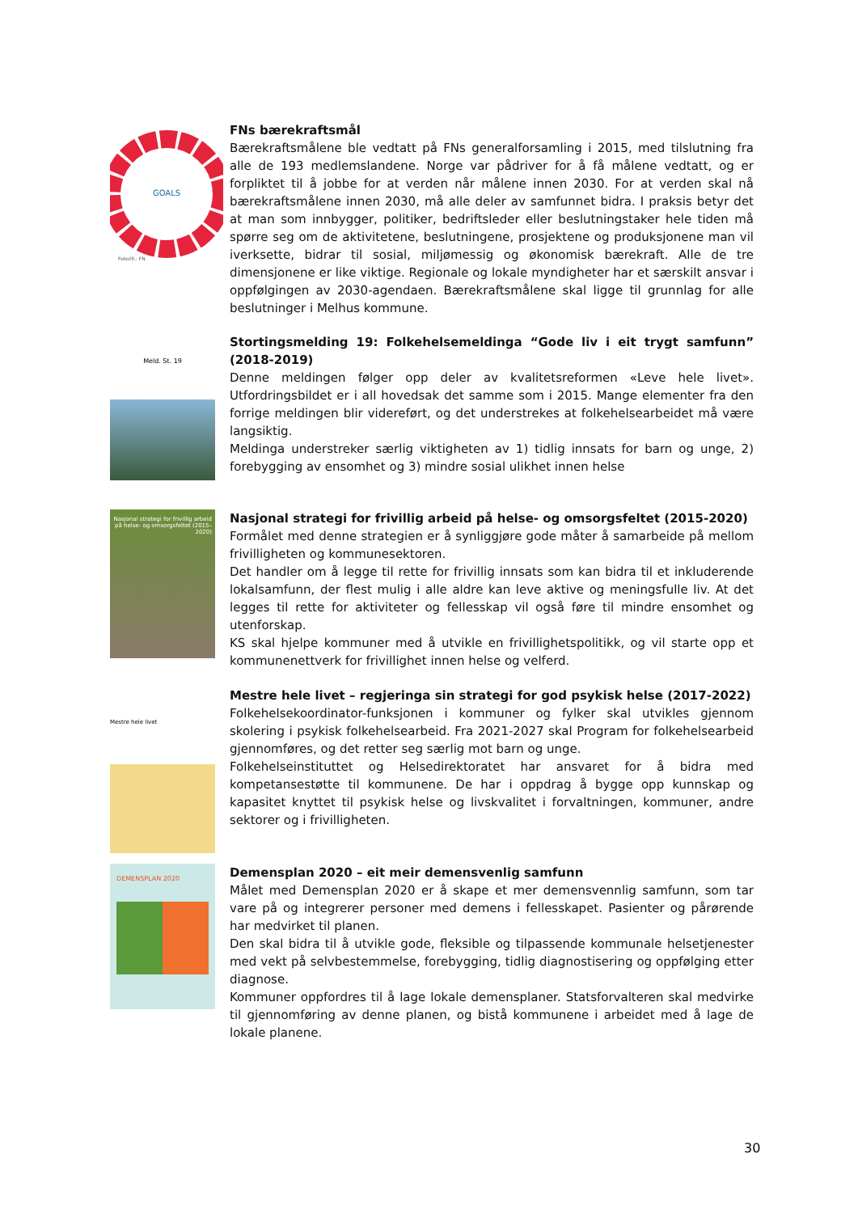GOALS
Foto/ill.: FN
FNs bærekraftsmål
Bærekraftsmålene ble vedtatt på FNs generalforsamling i 2015, med tilslutning fra alle de 193 medlemslandene. Norge var pådriver for å få målene vedtatt, og er forpliktet til å jobbe for at verden når målene innen 2030. For at verden skal nå bærekraftsmålene innen 2030, må alle deler av samfunnet bidra. I praksis betyr det at man som innbygger, politiker, bedriftsleder eller beslutningstaker hele tiden må spørre seg om de aktivitetene, beslutningene, prosjektene og produksjonene man vil iverksette, bidrar til sosial, miljømessig og økonomisk bærekraft. Alle de tre dimensjonene er like viktige. Regionale og lokale myndigheter har et særskilt ansvar i oppfølgingen av 2030-agendaen. Bærekraftsmålene skal ligge til grunnlag for alle beslutninger i Melhus kommune.
Meld. St. 19
Stortingsmelding 19: Folkehelsemeldinga “Gode liv i eit trygt samfunn” (2018-2019)
Denne meldingen følger opp deler av kvalitetsreformen «Leve hele livet». Utfordringsbildet er i all hovedsak det samme som i 2015. Mange elementer fra den forrige meldingen blir videreført, og det understrekes at folkehelsearbeidet må være langsiktig.
Meldinga understreker særlig viktigheten av 1) tidlig innsats for barn og unge, 2) forebygging av ensomhet og 3) mindre sosial ulikhet innen helse
Nasjonal strategi for frivillig arbeid på helse- og omsorgsfeltet (2015–2020)
Nasjonal strategi for frivillig arbeid på helse- og omsorgsfeltet (2015-2020)
Formålet med denne strategien er å synliggjøre gode måter å samarbeide på mellom frivilligheten og kommunesektoren.
Det handler om å legge til rette for frivillig innsats som kan bidra til et inkluderende lokalsamfunn, der flest mulig i alle aldre kan leve aktive og meningsfulle liv. At det legges til rette for aktiviteter og fellesskap vil også føre til mindre ensomhet og utenforskap.
KS skal hjelpe kommuner med å utvikle en frivillighetspolitikk, og vil starte opp et kommunenettverk for frivillighet innen helse og velferd.
Mestre hele livet
Mestre hele livet – regjeringa sin strategi for god psykisk helse (2017-2022)
Folkehelsekoordinator-funksjonen i kommuner og fylker skal utvikles gjennom skolering i psykisk folkehelsearbeid. Fra 2021-2027 skal Program for folkehelsearbeid gjennomføres, og det retter seg særlig mot barn og unge.
Folkehelseinstituttet og Helsedirektoratet har ansvaret for å bidra med kompetansestøtte til kommunene. De har i oppdrag å bygge opp kunnskap og kapasitet knyttet til psykisk helse og livskvalitet i forvaltningen, kommuner, andre sektorer og i frivilligheten.
DEMENSPLAN 2020
Demensplan 2020 – eit meir demensvenlig samfunn
Målet med Demensplan 2020 er å skape et mer demensvennlig samfunn, som tar vare på og integrerer personer med demens i fellesskapet. Pasienter og pårørende har medvirket til planen.
Den skal bidra til å utvikle gode, fleksible og tilpassende kommunale helsetjenester med vekt på selvbestemmelse, forebygging, tidlig diagnostisering og oppfølging etter diagnose.
Kommuner oppfordres til å lage lokale demensplaner. Statsforvalteren skal medvirke til gjennomføring av denne planen, og bistå kommunene i arbeidet med å lage de lokale planene.
30